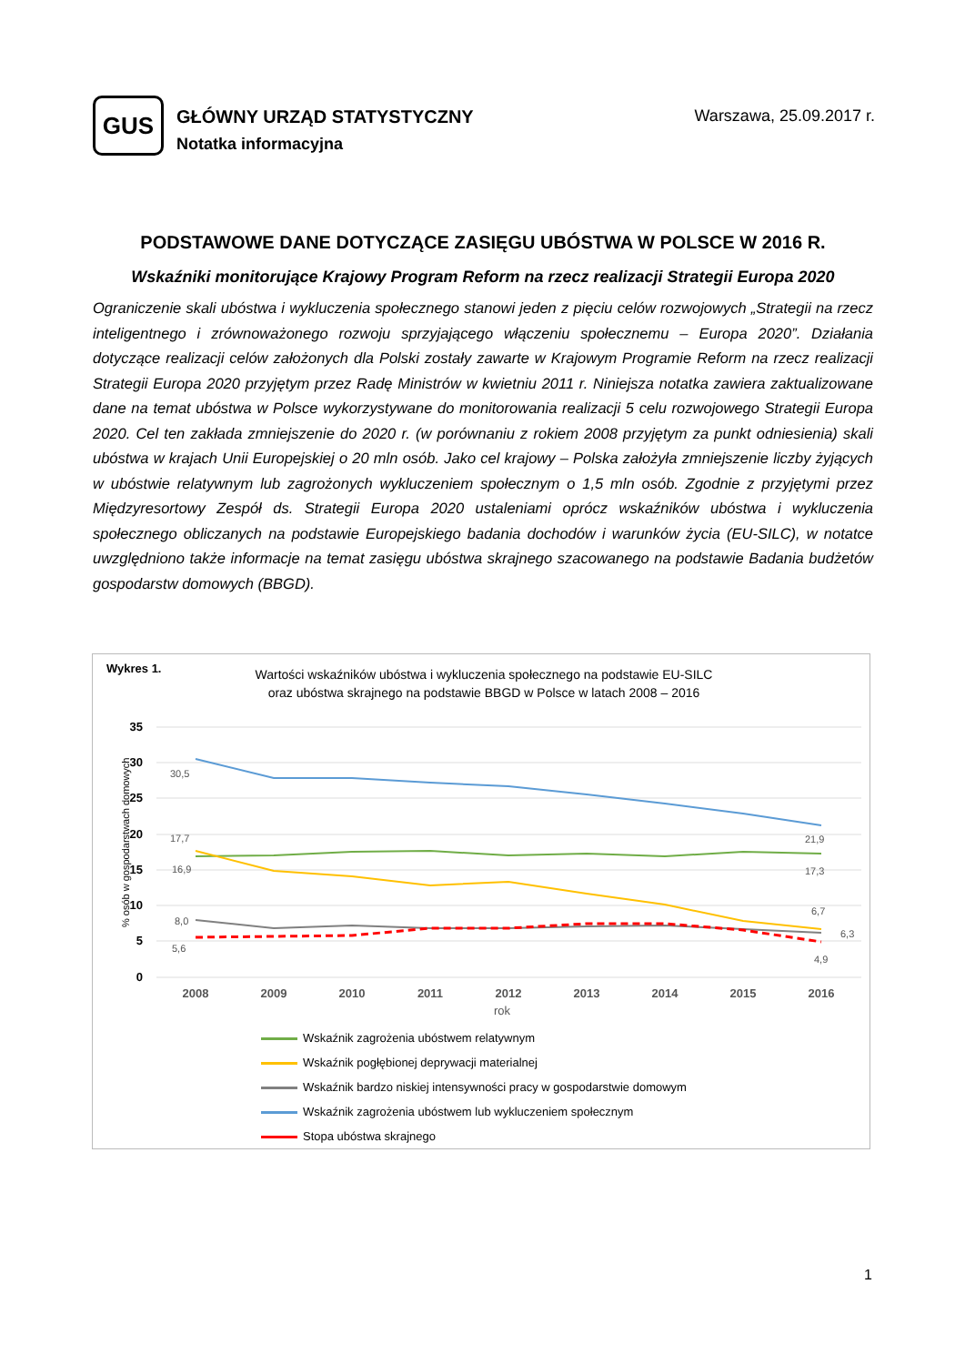GUS
GŁÓWNY URZĄD STATYSTYCZNY
Notatka informacyjna
Warszawa, 25.09.2017 r.
PODSTAWOWE DANE DOTYCZĄCE ZASIĘGU UBÓSTWA W POLSCE W 2016 R.
Wskaźniki monitorujące Krajowy Program Reform na rzecz realizacji Strategii Europa 2020
Ograniczenie skali ubóstwa i wykluczenia społecznego stanowi jeden z pięciu celów rozwojowych „Strategii na rzecz inteligentnego i zrównoważonego rozwoju sprzyjającego włączeniu społecznemu – Europa 2020”. Działania dotyczące realizacji celów założonych dla Polski zostały zawarte w Krajowym Programie Reform na rzecz realizacji Strategii Europa 2020 przyjętym przez Radę Ministrów w kwietniu 2011 r. Niniejsza notatka zawiera zaktualizowane dane na temat ubóstwa w Polsce wykorzystywane do monitorowania realizacji 5 celu rozwojowego Strategii Europa 2020. Cel ten zakłada zmniejszenie do 2020 r. (w porównaniu z rokiem 2008 przyjętym za punkt odniesienia) skali ubóstwa w krajach Unii Europejskiej o 20 mln osób. Jako cel krajowy – Polska założyła zmniejszenie liczby żyjących w ubóstwie relatywnym lub zagrożonych wykluczeniem społecznym o 1,5 mln osób. Zgodnie z przyjętymi przez Międzyresortowy Zespół ds. Strategii Europa 2020 ustaleniami oprócz wskaźników ubóstwa i wykluczenia społecznego obliczanych na podstawie Europejskiego badania dochodów i warunków życia (EU-SILC), w notatce uwzględniono także informacje na temat zasięgu ubóstwa skrajnego szacowanego na podstawie Badania budżetów gospodarstw domowych (BBGD).
Wykres 1.
Wartości wskaźników ubóstwa i wykluczenia społecznego na podstawie EU-SILC
oraz ubóstwa skrajnego na podstawie BBGD w Polsce w latach 2008 – 2016
35
30
25
20
15
10
5
0
% osób w gospodarstwach domowych
2008
2009
2010
2011
2012
2013
2014
2015
2016
rok
30,5
17,7
16,9
8,0
5,6
21,9
17,3
6,7
6,3
4,9
Wskaźnik zagrożenia ubóstwem relatywnym
Wskaźnik pogłębionej deprywacji materialnej
Wskaźnik bardzo niskiej intensywności pracy w gospodarstwie domowym
Wskaźnik zagrożenia ubóstwem lub wykluczeniem społecznym
Stopa ubóstwa skrajnego
1